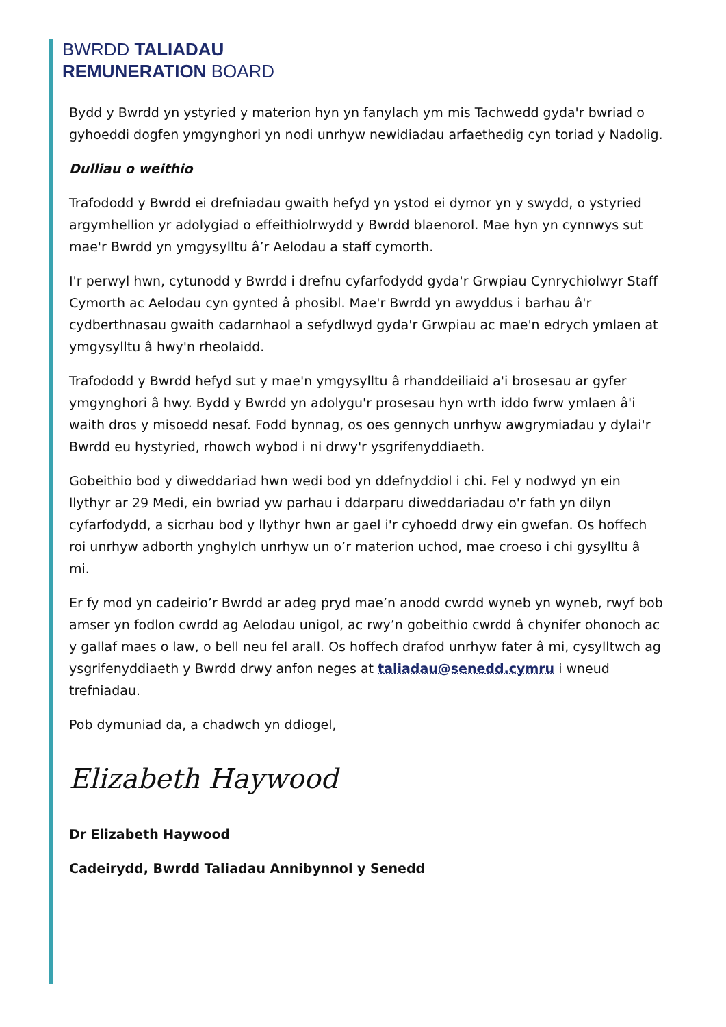BWRDD TALIADAU
REMUNERATION BOARD
Bydd y Bwrdd yn ystyried y materion hyn yn fanylach ym mis Tachwedd gyda'r bwriad o gyhoeddi dogfen ymgynghori yn nodi unrhyw newidiadau arfaethedig cyn toriad y Nadolig.
Dulliau o weithio
Trafododd y Bwrdd ei drefniadau gwaith hefyd yn ystod ei dymor yn y swydd, o ystyried argymhellion yr adolygiad o effeithiolrwydd y Bwrdd blaenorol. Mae hyn yn cynnwys sut mae'r Bwrdd yn ymgysylltu â’r Aelodau a staff cymorth.
I'r perwyl hwn, cytunodd y Bwrdd i drefnu cyfarfodydd gyda'r Grwpiau Cynrychiolwyr Staff Cymorth ac Aelodau cyn gynted â phosibl. Mae'r Bwrdd yn awyddus i barhau â'r cydberthnasau gwaith cadarnhaol a sefydlwyd gyda'r Grwpiau ac mae'n edrych ymlaen at ymgysylltu â hwy'n rheolaidd.
Trafododd y Bwrdd hefyd sut y mae'n ymgysylltu â rhanddeiliaid a'i brosesau ar gyfer ymgynghori â hwy. Bydd y Bwrdd yn adolygu'r prosesau hyn wrth iddo fwrw ymlaen â'i waith dros y misoedd nesaf. Fodd bynnag, os oes gennych unrhyw awgrymiadau y dylai'r Bwrdd eu hystyried, rhowch wybod i ni drwy'r ysgrifenyddiaeth.
Gobeithio bod y diweddariad hwn wedi bod yn ddefnyddiol i chi. Fel y nodwyd yn ein llythyr ar 29 Medi, ein bwriad yw parhau i ddarparu diweddariadau o'r fath yn dilyn cyfarfodydd, a sicrhau bod y llythyr hwn ar gael i'r cyhoedd drwy ein gwefan. Os hoffech roi unrhyw adborth ynghylch unrhyw un o’r materion uchod, mae croeso i chi gysylltu â mi.
Er fy mod yn cadeirio’r Bwrdd ar adeg pryd mae’n anodd cwrdd wyneb yn wyneb, rwyf bob amser yn fodlon cwrdd ag Aelodau unigol, ac rwy’n gobeithio cwrdd â chynifer ohonoch ac y gallaf maes o law, o bell neu fel arall. Os hoffech drafod unrhyw fater â mi, cysylltwch ag ysgrifenyddiaeth y Bwrdd drwy anfon neges at taliadau@senedd.cymru i wneud trefniadau.
Pob dymuniad da, a chadwch yn ddiogel,
Elizabeth Haywood
Dr Elizabeth Haywood
Cadeirydd, Bwrdd Taliadau Annibynnol y Senedd